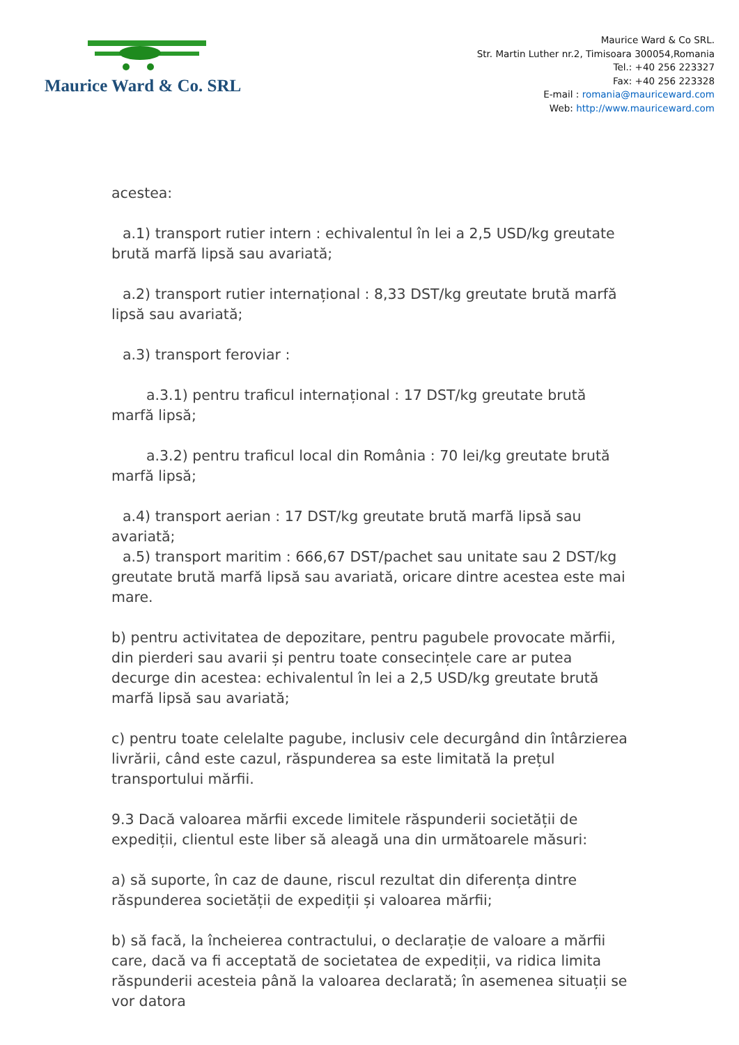Maurice Ward & Co. SRL
Maurice Ward & Co SRL.
Str. Martin Luther nr.2, Timisoara 300054,Romania
Tel.: +40 256 223327
Fax: +40 256 223328
E-mail : romania@mauriceward.com
Web: http://www.mauriceward.com
acestea:
a.1) transport rutier intern : echivalentul în lei a 2,5 USD/kg greutate brută marfă lipsă sau avariată;
a.2) transport rutier internațional : 8,33 DST/kg greutate brută marfă lipsă sau avariată;
a.3) transport feroviar :
a.3.1) pentru traficul internațional : 17 DST/kg greutate brută marfă lipsă;
a.3.2) pentru traficul local din România : 70 lei/kg greutate brută marfă lipsă;
a.4) transport aerian : 17 DST/kg greutate brută marfă lipsă sau avariată;
a.5) transport maritim : 666,67 DST/pachet sau unitate sau 2 DST/kg greutate brută marfă lipsă sau avariată, oricare dintre acestea este mai mare.
b) pentru activitatea de depozitare, pentru pagubele provocate mărfii, din pierderi sau avarii și pentru toate consecințele care ar putea decurge din acestea: echivalentul în lei a 2,5 USD/kg greutate brută marfă lipsă sau avariată;
c) pentru toate celelalte pagube, inclusiv cele decurgând din întârzierea livrării, când este cazul, răspunderea sa este limitată la prețul transportului mărfii.
9.3 Dacă valoarea mărfii excede limitele răspunderii societății de expediții, clientul este liber să aleagă una din următoarele măsuri:
a) să suporte, în caz de daune, riscul rezultat din diferența dintre răspunderea societății de expediții și valoarea mărfii;
b) să facă, la încheierea contractului, o declarație de valoare a mărfii care, dacă va fi acceptată de societatea de expediții, va ridica limita răspunderii acesteia până la valoarea declarată; în asemenea situații se vor datora